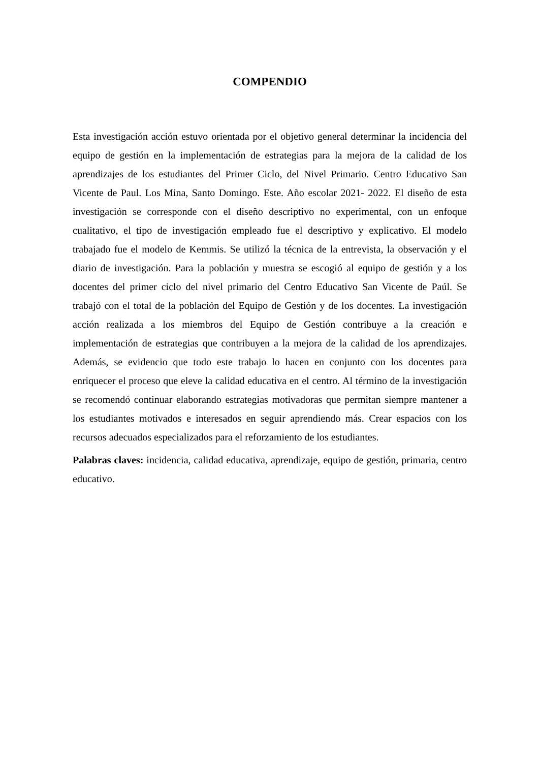COMPENDIO
Esta investigación acción estuvo orientada por el objetivo general determinar la incidencia del equipo de gestión en la implementación de estrategias para la mejora de la calidad de los aprendizajes de los estudiantes del Primer Ciclo, del Nivel Primario. Centro Educativo San Vicente de Paul. Los Mina, Santo Domingo. Este. Año escolar 2021- 2022. El diseño de esta investigación se corresponde con el diseño descriptivo no experimental, con un enfoque cualitativo, el tipo de investigación empleado fue el descriptivo y explicativo. El modelo trabajado fue el modelo de Kemmis. Se utilizó la técnica de la entrevista, la observación y el diario de investigación. Para la población y muestra se escogió al equipo de gestión y a los docentes del primer ciclo del nivel primario del Centro Educativo San Vicente de Paúl. Se trabajó con el total de la población del Equipo de Gestión y de los docentes. La investigación acción realizada a los miembros del Equipo de Gestión contribuye a la creación e implementación de estrategias que contribuyen a la mejora de la calidad de los aprendizajes. Además, se evidencio que todo este trabajo lo hacen en conjunto con los docentes para enriquecer el proceso que eleve la calidad educativa en el centro. Al término de la investigación se recomendó continuar elaborando estrategias motivadoras que permitan siempre mantener a los estudiantes motivados e interesados en seguir aprendiendo más. Crear espacios con los recursos adecuados especializados para el reforzamiento de los estudiantes.
Palabras claves: incidencia, calidad educativa, aprendizaje, equipo de gestión, primaria, centro educativo.